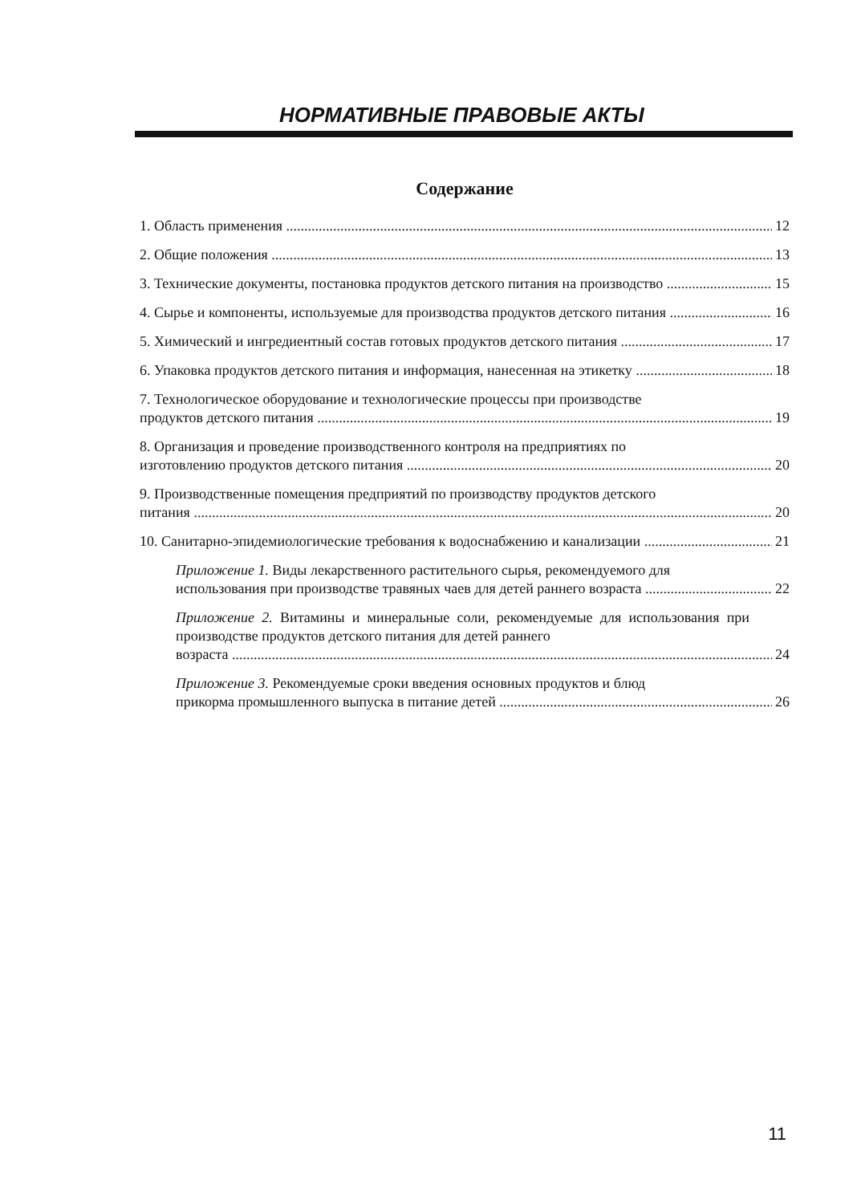НОРМАТИВНЫЕ ПРАВОВЫЕ АКТЫ
Содержание
1. Область применения 12
2. Общие положения 13
3. Технические документы, постановка продуктов детского питания на производство 15
4. Сырье и компоненты, используемые для производства продуктов детского питания 16
5. Химический и ингредиентный состав готовых продуктов детского питания 17
6. Упаковка продуктов детского питания и информация, нанесенная на этикетку 18
7. Технологическое оборудование и технологические процессы при производстве
продуктов детского питания 19
8. Организация и проведение производственного контроля на предприятиях по
изготовлению продуктов детского питания 20
9. Производственные помещения предприятий по производству продуктов детского
питания 20
10. Санитарно-эпидемиологические требования к водоснабжению и канализации 21
Приложение 1. Виды лекарственного растительного сырья, рекомендуемого для
использования при производстве травяных чаев для детей раннего возраста 22
Приложение 2. Витамины и минеральные соли, рекомендуемые для использования при производстве продуктов детского питания для детей раннего
возраста 24
Приложение 3. Рекомендуемые сроки введения основных продуктов и блюд
прикорма промышленного выпуска в питание детей 26
11